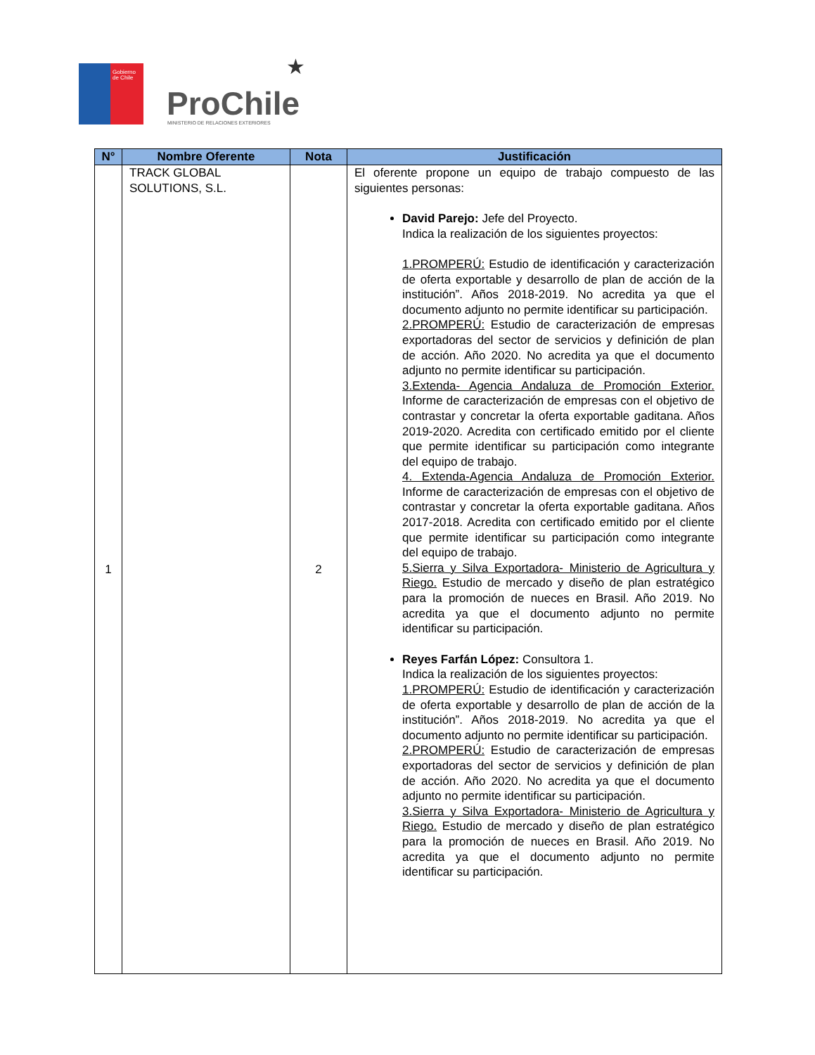Gobierno
de Chile
ProChile
MINISTERIO DE RELACIONES EXTERIORES
★
| N° | Nombre Oferente | Nota | Justificación |
| --- | --- | --- | --- |
| 1 | TRACK GLOBAL SOLUTIONS, S.L. | 2 | El oferente propone un equipo de trabajo compuesto de las siguientes personas: David Parejo: Jefe del Proyecto. Indica la realización de los siguientes proyectos: 1.PROMPERÚ: Estudio de identificación y caracterización de oferta exportable y desarrollo de plan de acción de la institución”. Años 2018-2019. No acredita ya que el documento adjunto no permite identificar su participación. 2.PROMPERÚ: Estudio de caracterización de empresas exportadoras del sector de servicios y definición de plan de acción. Año 2020. No acredita ya que el documento adjunto no permite identificar su participación. 3.Extenda- Agencia Andaluza de Promoción Exterior. Informe de caracterización de empresas con el objetivo de contrastar y concretar la oferta exportable gaditana. Años 2019-2020. Acredita con certificado emitido por el cliente que permite identificar su participación como integrante del equipo de trabajo. 4. Extenda-Agencia Andaluza de Promoción Exterior. Informe de caracterización de empresas con el objetivo de contrastar y concretar la oferta exportable gaditana. Años 2017-2018. Acredita con certificado emitido por el cliente que permite identificar su participación como integrante del equipo de trabajo. 5.Sierra y Silva Exportadora- Ministerio de Agricultura y Riego. Estudio de mercado y diseño de plan estratégico para la promoción de nueces en Brasil. Año 2019. No acredita ya que el documento adjunto no permite identificar su participación. Reyes Farfán López: Consultora 1. Indica la realización de los siguientes proyectos: 1.PROMPERÚ: Estudio de identificación y caracterización de oferta exportable y desarrollo de plan de acción de la institución”. Años 2018-2019. No acredita ya que el documento adjunto no permite identificar su participación. 2.PROMPERÚ: Estudio de caracterización de empresas exportadoras del sector de servicios y definición de plan de acción. Año 2020. No acredita ya que el documento adjunto no permite identificar su participación. 3.Sierra y Silva Exportadora- Ministerio de Agricultura y Riego. Estudio de mercado y diseño de plan estratégico para la promoción de nueces en Brasil. Año 2019. No acredita ya que el documento adjunto no permite identificar su participación. |